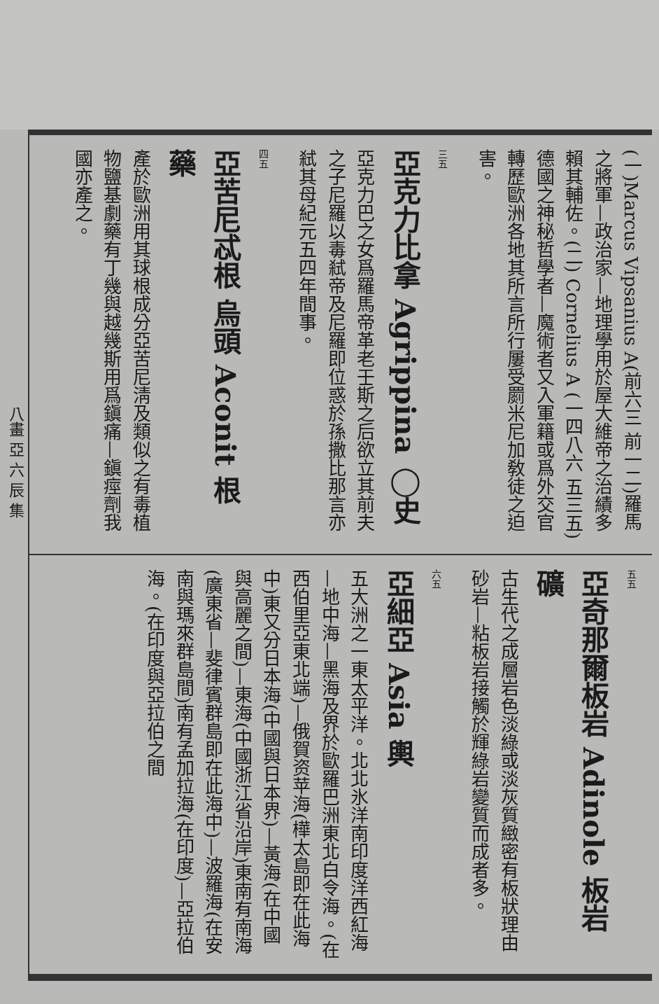(一)Marcus Vipsanius A(前六三 前一二)羅馬之將軍—政治家—地理學用於屋大維帝之治績多賴其輔佐。(二) Cornelius A (一四八六 五三五)德國之神秘哲學者—魔術者又入軍籍或爲外交官轉歷歐洲各地其所言所行屢受罽米尼加敎徒之迫害。
三五
亞克力比拿 Agrippina ◯史
亞克力巴之女爲羅馬帝革老壬斯之后欲立其前夫之子尼羅以毒弒帝及尼羅即位惑於孫撒比那言亦弒其母紀元五四年間事。
四五
亞苦尼忒根 烏頭 Aconit 根 藥
產於歐洲用其球根成分亞苦尼淸及類似之有毒植物鹽基劇藥有丁幾與越幾斯用爲鎭痛—鎭痙劑我國亦產之。
五五
亞奇那爾板岩 Adinole 板岩 礦
古生代之成層岩色淡綠或淡灰質緻密有板狀理由砂岩—粘板岩接觸於輝綠岩變質而成者多。
六五
亞細亞 Asia 輿
五大洲之一東太平洋。北北氷洋南印度洋西紅海—地中海—黑海及界於歐羅巴洲東北白令海。(在西伯里亞東北端)—俄賀资苹海(樺太島即在此海中)東又分日本海(中國與日本界)—黃海(在中國與高麗之間)—東海(中國浙江省沿岸)東南有南海(廣東省—斐律賓群島即在此海中)—波羅海(在安南與瑪來群島間)南有孟加拉海(在印度)—亞拉伯海。(在印度與亞拉伯之間
八畫 亞 六 辰 集